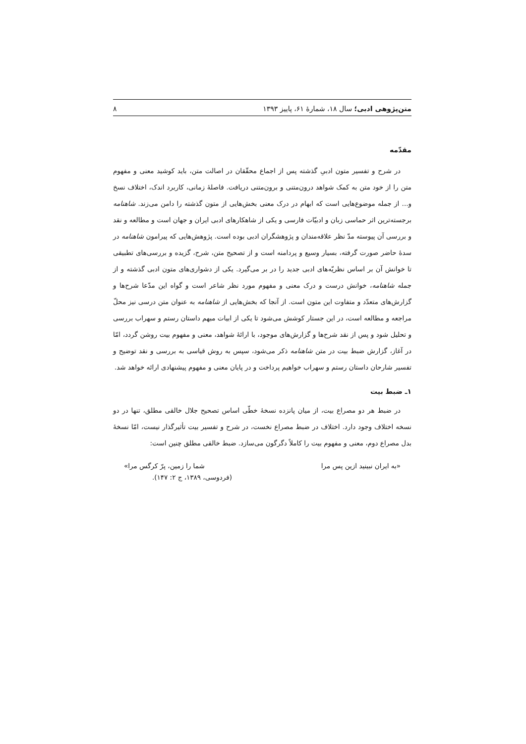متن‌پژوهی ادبی؛ سال ۱۸، شمارهٔ ۶۱، پاییز ۱۳۹۳ ۸
مقدّمه
در شرح و تفسیر متون ادبیِ گذشته پس از اجماع محقّقان در اصالت متن، باید کوشید معنی و مفهوم متن را از خود متن به کمک شواهد درون‌متنی و برون‌متنی دریافت. فاصلهٔ زمانی، کاربرد اندک، اختلاف نسخ و... از جمله موضوع‌هایی است که ابهام در درک معنی بخش‌هایی از متون گذشته را دامن می‌زند. شاهنامه برجسته‌ترین اثر حماسی زبان و ادبیّات فارسی و یکی از شاهکارهای ادبی ایران و جهان است و مطالعه و نقد و بررسی آن پیوسته مدّ نظر علاقه‌مندان و پژوهشگران ادبی بوده است. پژوهش‌هایی که پیرامون شاهنامه در سدهٔ حاضر صورت گرفته، بسیار وسیع و پردامنه است و از تصحیح متن، شرح، گزیده و بررسی‌های تطبیقی تا خوانش آن بر اساس نظریّه‌های ادبی جدید را در بر می‌گیرد. یکی از دشواری‌های متون ادبی گذشته و از جمله شاهنامه، خوانش درست و درک معنی و مفهوم مورد نظر شاعر است و گواه این مدّعا شرح‌ها و گزارش‌های متعدّد و متفاوت این متون است. از آنجا که بخش‌هایی از شاهنامه به عنوان متن درسی نیز محلّ مراجعه و مطالعه است، در این جستار کوشش می‌شود تا یکی از ابیات مبهم داستان رستم و سهراب بررسی و تحلیل شود و پس از نقد شرح‌ها و گزارش‌های موجود، با ارائهٔ شواهد، معنی و مفهوم بیت روشن گردد، امّا در آغاز، گزارش ضبط بیت در متن شاهنامه ذکر می‌شود، سپس به روش قیاسی به بررسی و نقد توضیح و تفسیر شارحان داستان رستم و سهراب خواهیم پرداخت و در پایان معنی و مفهوم پیشنهادی ارائه خواهد شد.
۱ـ ضبط بیت
در ضبط هر دو مصراع بیت، از میان پانزده نسخهٔ خطّی اساس تصحیح جلال خالقی مطلق، تنها در دو نسخه اختلاف وجود دارد. اختلاف در ضبط مصراع نخست، در شرح و تفسیر بیت تأثیرگذار نیست، امّا نسخهٔ بدل مصراع دوم، معنی و مفهوم بیت را کاملاً دگرگون می‌سازد. ضبط خالقی مطلق چنین است:
«به ایران نبینید ازین پس مرا شما را زمین، پرّ کرگس مرا»
(فردوسی، ۱۳۸۹، ج ۲: ۱۴۷).